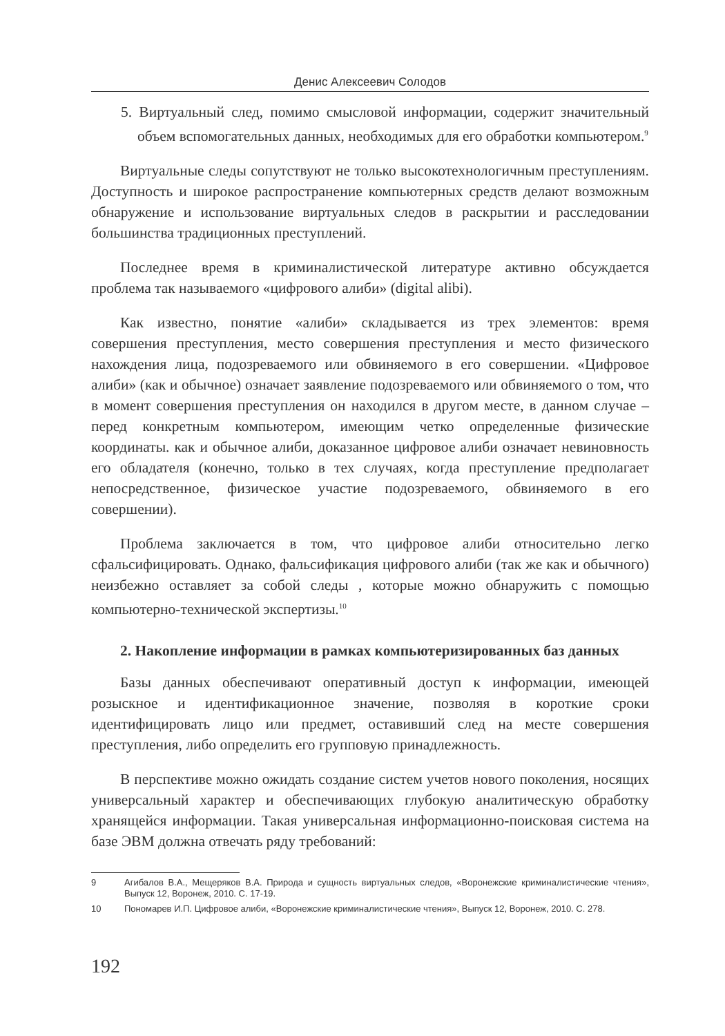Денис Алексеевич Солодов
5. Виртуальный след, помимо смысловой информации, содержит значительный объем вспомогательных данных, необходимых для его обработки компьютером.<sup>9</sup>
Виртуальные следы сопутствуют не только высокотехнологичным преступлениям. Доступность и широкое распространение компьютерных средств делают возможным обнаружение и использование виртуальных следов в раскрытии и расследовании большинства традиционных преступлений.
Последнее время в криминалистической литературе активно обсуждается проблема так называемого «цифрового алиби» (digital alibi).
Как известно, понятие «алиби» складывается из трех элементов: время совершения преступления, место совершения преступления и место физического нахождения лица, подозреваемого или обвиняемого в его совершении. «Цифровое алиби» (как и обычное) означает заявление подозреваемого или обвиняемого о том, что в момент совершения преступления он находился в другом месте, в данном случае – перед конкретным компьютером, имеющим четко определенные физические координаты. как и обычное алиби, доказанное цифровое алиби означает невиновность его обладателя (конечно, только в тех случаях, когда преступление предполагает непосредственное, физическое участие подозреваемого, обвиняемого в его совершении).
Проблема заключается в том, что цифровое алиби относительно легко сфальсифицировать. Однако, фальсификация цифрового алиби (так же как и обычного) неизбежно оставляет за собой следы , которые можно обнаружить с помощью компьютерно-технической экспертизы.<sup>10</sup>
2. Накопление информации в рамках компьютеризированных баз данных
Базы данных обеспечивают оперативный доступ к информации, имеющей розыскное и идентификационное значение, позволяя в короткие сроки идентифицировать лицо или предмет, оставивший след на месте совершения преступления, либо определить его групповую принадлежность.
В перспективе можно ожидать создание систем учетов нового поколения, носящих универсальный характер и обеспечивающих глубокую аналитическую обработку хранящейся информации. Такая универсальная информационно-поисковая система на базе ЭВМ должна отвечать ряду требований:
9 Агибалов В.А., Мещеряков В.А. Природа и сущность виртуальных следов, «Воронежские криминалистические чтения», Выпуск 12, Воронеж, 2010. С. 17-19.
10 Пономарев И.П. Цифровое алиби, «Воронежские криминалистические чтения», Выпуск 12, Воронеж, 2010. С. 278.
192